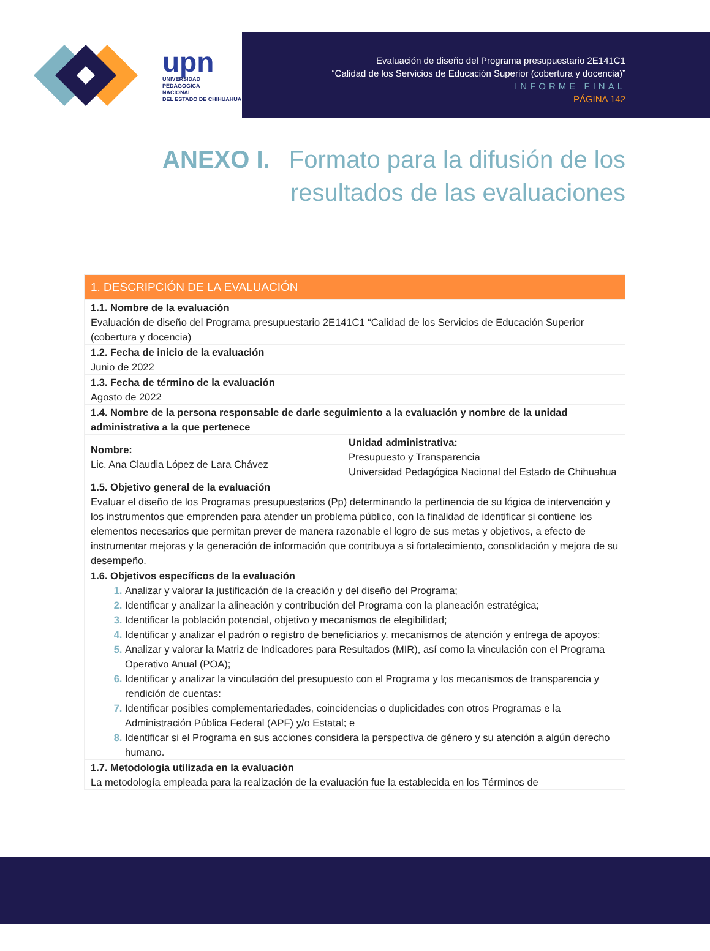upn
UNIVERSIDAD
PEDAGÓGICA
NACIONAL
DEL ESTADO DE CHIHUAHUA
Evaluación de diseño del Programa presupuestario 2E141C1
“Calidad de los Servicios de Educación Superior (cobertura y docencia)”
INFORME FINAL
PÁGINA 142
ANEXO I. Formato para la difusión de los
resultados de las evaluaciones
| 1. DESCRIPCIÓN DE LA EVALUACIÓN | |
| --- | --- |
| 1.1. Nombre de la evaluación Evaluación de diseño del Programa presupuestario 2E141C1 “Calidad de los Servicios de Educación Superior (cobertura y docencia) | |
| 1.2. Fecha de inicio de la evaluación Junio de 2022 | |
| 1.3. Fecha de término de la evaluación Agosto de 2022 | |
| 1.4. Nombre de la persona responsable de darle seguimiento a la evaluación y nombre de la unidad administrativa a la que pertenece | |
| Nombre: Lic. Ana Claudia López de Lara Chávez | Unidad administrativa: Presupuesto y Transparencia Universidad Pedagógica Nacional del Estado de Chihuahua |
| 1.5. Objetivo general de la evaluación Evaluar el diseño de los Programas presupuestarios (Pp) determinando la pertinencia de su lógica de intervención y los instrumentos que emprenden para atender un problema público, con la finalidad de identificar si contiene los elementos necesarios que permitan prever de manera razonable el logro de sus metas y objetivos, a efecto de instrumentar mejoras y la generación de información que contribuya a si fortalecimiento, consolidación y mejora de su desempeño. | |
| 1.6. Objetivos específicos de la evaluación Analizar y valorar la justificación de la creación y del diseño del Programa; Identificar y analizar la alineación y contribución del Programa con la planeación estratégica; Identificar la población potencial, objetivo y mecanismos de elegibilidad; Identificar y analizar el padrón o registro de beneficiarios y. mecanismos de atención y entrega de apoyos; Analizar y valorar la Matriz de Indicadores para Resultados (MIR), así como la vinculación con el Programa Operativo Anual (POA); Identificar y analizar la vinculación del presupuesto con el Programa y los mecanismos de transparencia y rendición de cuentas: Identificar posibles complementariedades, coincidencias o duplicidades con otros Programas e la Administración Pública Federal (APF) y/o Estatal; e Identificar si el Programa en sus acciones considera la perspectiva de género y su atención a algún derecho humano. | |
| 1.7. Metodología utilizada en la evaluación La metodología empleada para la realización de la evaluación fue la establecida en los Términos de | |